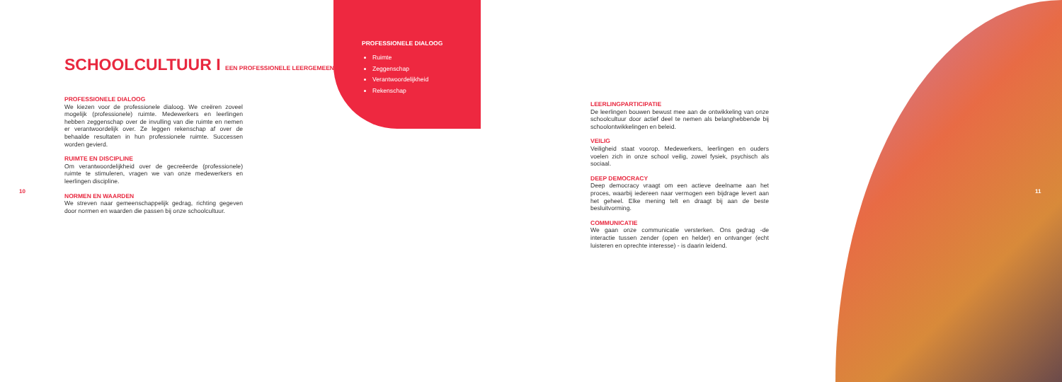SCHOOLCULTUUR I EEN PROFESSIONELE LEERGEMEENSCHAP
PROFESSIONELE DIALOOG
We kiezen voor de professionele dialoog. We creëren zoveel mogelijk (professionele) ruimte. Medewerkers en leerlingen hebben zeggenschap over de invulling van die ruimte en nemen er verantwoordelijk over. Ze leggen rekenschap af over de behaalde resultaten in hun professionele ruimte. Successen worden gevierd.
RUIMTE EN DISCIPLINE
Om verantwoordelijkheid over de gecreëerde (professionele) ruimte te stimuleren, vragen we van onze medewerkers en leerlingen discipline.
NORMEN EN WAARDEN
We streven naar gemeenschappelijk gedrag, richting gegeven door normen en waarden die passen bij onze schoolcultuur.
10
PROFESSIONELE DIALOOG
Ruimte
Zeggenschap
Verantwoordelijkheid
Rekenschap
LEERLINGPARTICIPATIE
De leerlingen bouwen bewust mee aan de ontwikkeling van onze schoolcultuur door actief deel te nemen als belanghebbende bij schoolontwikkelingen en beleid.
VEILIG
Veiligheid staat voorop. Medewerkers, leerlingen en ouders voelen zich in onze school veilig, zowel fysiek, psychisch als sociaal.
DEEP DEMOCRACY
Deep democracy vraagt om een actieve deelname aan het proces, waarbij iedereen naar vermogen een bijdrage levert aan het geheel. Elke mening telt en draagt bij aan de beste besluitvorming.
COMMUNICATIE
We gaan onze communicatie versterken. Ons gedrag -de interactie tussen zender (open en helder) en ontvanger (echt luisteren en oprechte interesse) - is daarin leidend.
11